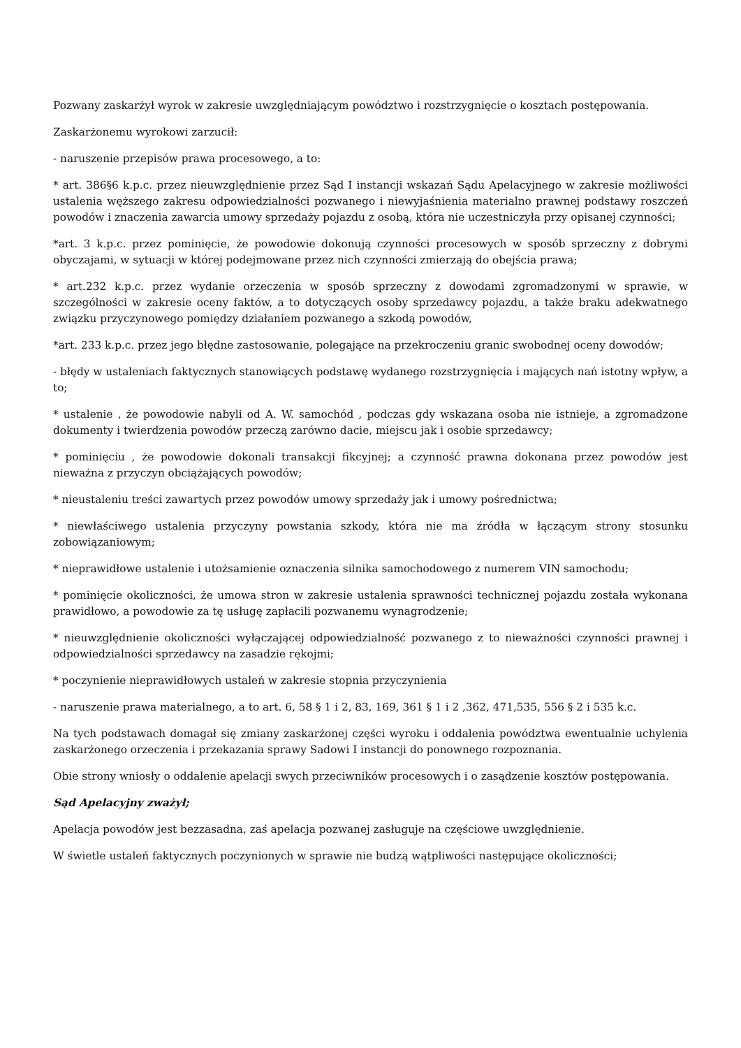Pozwany zaskarżył wyrok w zakresie uwzględniającym powództwo i rozstrzygnięcie o kosztach postępowania.
Zaskarżonemu wyrokowi zarzucił:
- naruszenie przepisów prawa procesowego, a to:
* art. 386§6 k.p.c. przez nieuwzględnienie przez Sąd I instancji wskazań Sądu Apelacyjnego w zakresie możliwości ustalenia węższego zakresu odpowiedzialności pozwanego i niewyjaśnienia materialno prawnej podstawy roszczeń powodów i znaczenia zawarcia umowy sprzedaży pojazdu z osobą, która nie uczestniczyła przy opisanej czynności;
*art. 3 k.p.c. przez pominięcie, że powodowie dokonują czynności procesowych w sposób sprzeczny z dobrymi obyczajami, w sytuacji w której podejmowane przez nich czynności zmierzają do obejścia prawa;
* art.232 k.p.c. przez wydanie orzeczenia w sposób sprzeczny z dowodami zgromadzonymi w sprawie, w szczególności w zakresie oceny faktów, a to dotyczących osoby sprzedawcy pojazdu, a także braku adekwatnego związku przyczynowego pomiędzy działaniem pozwanego a szkodą powodów,
*art. 233 k.p.c. przez jego błędne zastosowanie, polegające na przekroczeniu granic swobodnej oceny dowodów;
- błędy w ustaleniach faktycznych stanowiących podstawę wydanego rozstrzygnięcia i mających nań istotny wpływ, a to;
* ustalenie , że powodowie nabyli od A. W. samochód , podczas gdy wskazana osoba nie istnieje, a zgromadzone dokumenty i twierdzenia powodów przeczą zarówno dacie, miejscu jak i osobie sprzedawcy;
* pominięciu , że powodowie dokonali transakcji fikcyjnej; a czynność prawna dokonana przez powodów jest nieważna z przyczyn obciążających powodów;
* nieustaleniu treści zawartych przez powodów umowy sprzedaży jak i umowy pośrednictwa;
* niewłaściwego ustalenia przyczyny powstania szkody, która nie ma źródła w łączącym strony stosunku zobowiązaniowym;
* nieprawidłowe ustalenie i utożsamienie oznaczenia silnika samochodowego z numerem VIN samochodu;
* pominięcie okoliczności, że umowa stron w zakresie ustalenia sprawności technicznej pojazdu została wykonana prawidłowo, a powodowie za tę usługę zapłacili pozwanemu wynagrodzenie;
* nieuwzględnienie okoliczności wyłączającej odpowiedzialność pozwanego z to nieważności czynności prawnej i odpowiedzialności sprzedawcy na zasadzie rękojmi;
* poczynienie nieprawidłowych ustaleń w zakresie stopnia przyczynienia
- naruszenie prawa materialnego, a to art. 6, 58 § 1 i 2, 83, 169, 361 § 1 i 2 ,362, 471,535, 556 § 2 i 535 k.c.
Na tych podstawach domagał się zmiany zaskarżonej części wyroku i oddalenia powództwa ewentualnie uchylenia zaskarżonego orzeczenia i przekazania sprawy Sadowi I instancji do ponownego rozpoznania.
Obie strony wniosły o oddalenie apelacji swych przeciwników procesowych i o zasądzenie kosztów postępowania.
Sąd Apelacyjny zważył;
Apelacja powodów jest bezzasadna, zaś apelacja pozwanej zasługuje na częściowe uwzględnienie.
W świetle ustaleń faktycznych poczynionych w sprawie nie budzą wątpliwości następujące okoliczności;